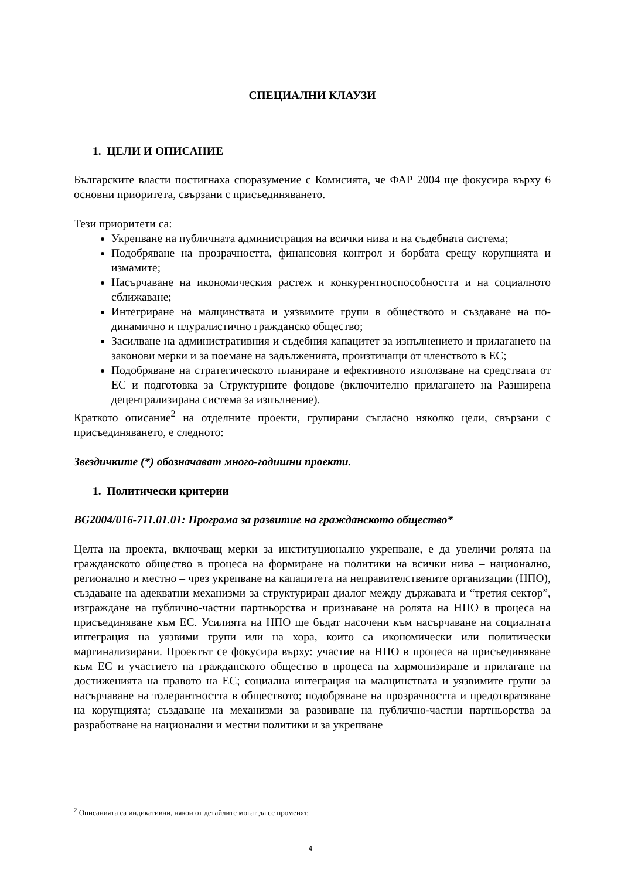СПЕЦИАЛНИ КЛАУЗИ
1. ЦЕЛИ И ОПИСАНИЕ
Българските власти постигнаха споразумение с Комисията, че ФАР 2004 ще фокусира върху 6 основни приоритета, свързани с присъединяването.
Тези приоритети са:
Укрепване на публичната администрация на всички нива и на съдебната система;
Подобряване на прозрачността, финансовия контрол и борбата срещу корупцията и измамите;
Насърчаване на икономическия растеж и конкурентноспособността и на социалното сближаване;
Интегриране на малцинствата и уязвимите групи в обществото и създаване на по-динамично и плуралистично гражданско общество;
Засилване на административния и съдебния капацитет за изпълнението и прилагането на законови мерки и за поемане на задълженията, произтичащи от членството в ЕС;
Подобряване на стратегическото планиране и ефективното използване на средствата от ЕС и подготовка за Структурните фондове (включително прилагането на Разширена децентрализирана система за изпълнение).
Краткото описание<sup>2</sup> на отделните проекти, групирани съгласно няколко цели, свързани с присъединяването, е следното:
Звездичките (*) обозначават много-годишни проекти.
1. Политически критерии
BG2004/016-711.01.01: Програма за развитие на гражданското общество*
Целта на проекта, включващ мерки за институционално укрепване, е да увеличи ролята на гражданското общество в процеса на формиране на политики на всички нива – национално, регионално и местно – чрез укрепване на капацитета на неправителствените организации (НПО), създаване на адекватни механизми за структуриран диалог между държавата и “третия сектор”, изграждане на публично-частни партньорства и признаване на ролята на НПО в процеса на присъединяване към ЕС. Усилията на НПО ще бъдат насочени към насърчаване на социалната интеграция на уязвими групи или на хора, които са икономически или политически маргинализирани. Проектът се фокусира върху: участие на НПО в процеса на присъединяване към ЕС и участието на гражданското общество в процеса на хармонизиране и прилагане на достиженията на правото на ЕС; социална интеграция на малцинствата и уязвимите групи за насърчаване на толерантността в обществото; подобряване на прозрачността и предотвратяване на корупцията; създаване на механизми за развиване на публично-частни партньорства за разработване на национални и местни политики и за укрепване
<sup>2</sup> Описанията са индикативни, някои от детайлите могат да се променят.
4